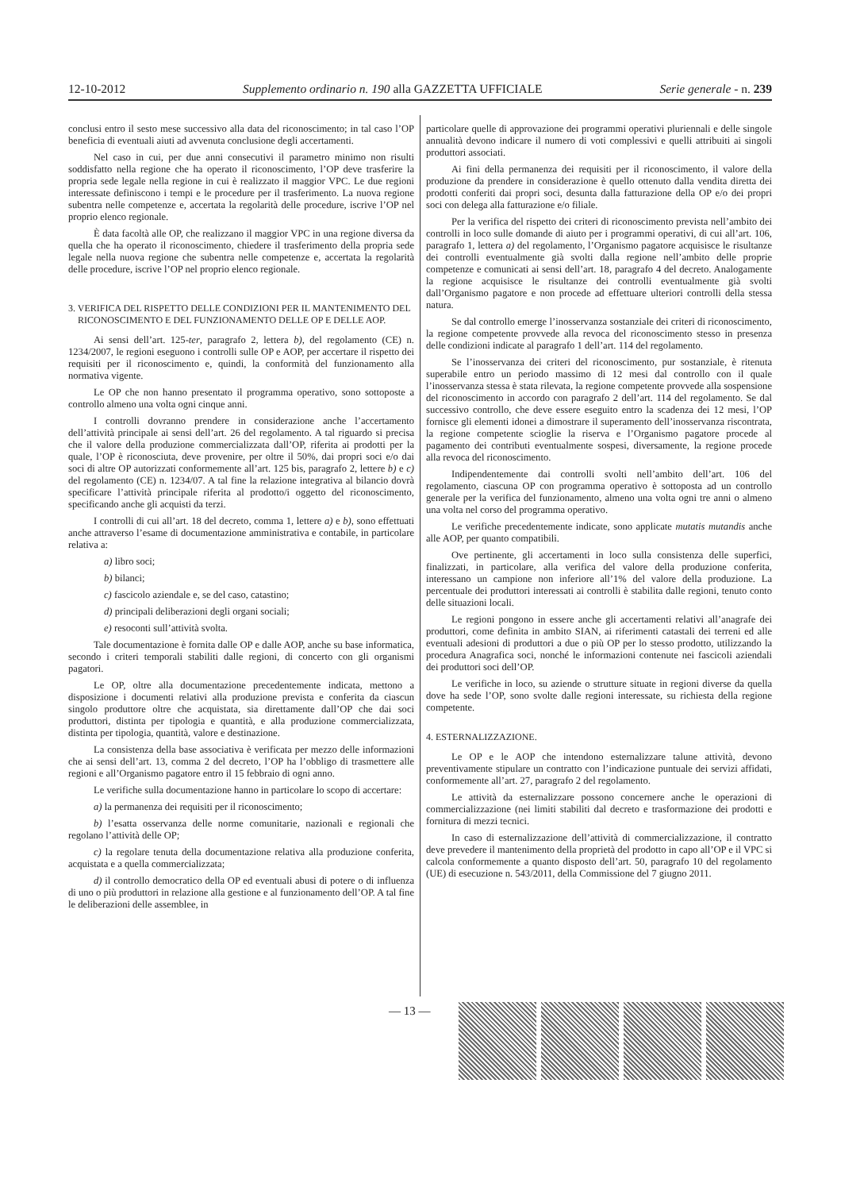12-10-2012 Supplemento ordinario n. 190 alla GAZZETTA UFFICIALE Serie generale - n. 239
conclusi entro il sesto mese successivo alla data del riconoscimento; in tal caso l’OP beneficia di eventuali aiuti ad avvenuta conclusione degli accertamenti.
Nel caso in cui, per due anni consecutivi il parametro minimo non risulti soddisfatto nella regione che ha operato il riconoscimento, l’OP deve trasferire la propria sede legale nella regione in cui è realizzato il maggior VPC. Le due regioni interessate definiscono i tempi e le procedure per il trasferimento. La nuova regione subentra nelle competenze e, accertata la regolarità delle procedure, iscrive l’OP nel proprio elenco regionale.
È data facoltà alle OP, che realizzano il maggior VPC in una regione diversa da quella che ha operato il riconoscimento, chiedere il trasferimento della propria sede legale nella nuova regione che subentra nelle competenze e, accertata la regolarità delle procedure, iscrive l’OP nel proprio elenco regionale.
3. VERIFICA DEL RISPETTO DELLE CONDIZIONI PER IL MANTENIMENTO DEL
RICONOSCIMENTO E DEL FUNZIONAMENTO DELLE OP E DELLE AOP.
Ai sensi dell’art. 125-ter, paragrafo 2, lettera b), del regolamento (CE) n. 1234/2007, le regioni eseguono i controlli sulle OP e AOP, per accertare il rispetto dei requisiti per il riconoscimento e, quindi, la conformità del funzionamento alla normativa vigente.
Le OP che non hanno presentato il programma operativo, sono sottoposte a controllo almeno una volta ogni cinque anni.
I controlli dovranno prendere in considerazione anche l’accertamento dell’attività principale ai sensi dell’art. 26 del regolamento. A tal riguardo si precisa che il valore della produzione commercializzata dall’OP, riferita ai prodotti per la quale, l’OP è riconosciuta, deve provenire, per oltre il 50%, dai propri soci e/o dai soci di altre OP autorizzati conformemente all’art. 125 bis, paragrafo 2, lettere b) e c) del regolamento (CE) n. 1234/07. A tal fine la relazione integrativa al bilancio dovrà specificare l’attività principale riferita al prodotto/i oggetto del riconoscimento, specificando anche gli acquisti da terzi.
I controlli di cui all’art. 18 del decreto, comma 1, lettere a) e b), sono effettuati anche attraverso l’esame di documentazione amministrativa e contabile, in particolare relativa a:
a) libro soci;
b) bilanci;
c) fascicolo aziendale e, se del caso, catastino;
d) principali deliberazioni degli organi sociali;
e) resoconti sull’attività svolta.
Tale documentazione è fornita dalle OP e dalle AOP, anche su base informatica, secondo i criteri temporali stabiliti dalle regioni, di concerto con gli organismi pagatori.
Le OP, oltre alla documentazione precedentemente indicata, mettono a disposizione i documenti relativi alla produzione prevista e conferita da ciascun singolo produttore oltre che acquistata, sia direttamente dall’OP che dai soci produttori, distinta per tipologia e quantità, e alla produzione commercializzata, distinta per tipologia, quantità, valore e destinazione.
La consistenza della base associativa è verificata per mezzo delle informazioni che ai sensi dell’art. 13, comma 2 del decreto, l’OP ha l’obbligo di trasmettere alle regioni e all’Organismo pagatore entro il 15 febbraio di ogni anno.
Le verifiche sulla documentazione hanno in particolare lo scopo di accertare:
a) la permanenza dei requisiti per il riconoscimento;
b) l’esatta osservanza delle norme comunitarie, nazionali e regionali che regolano l’attività delle OP;
c) la regolare tenuta della documentazione relativa alla produzione conferita, acquistata e a quella commercializzata;
d) il controllo democratico della OP ed eventuali abusi di potere o di influenza di uno o più produttori in relazione alla gestione e al funzionamento dell’OP. A tal fine le deliberazioni delle assemblee, in
particolare quelle di approvazione dei programmi operativi pluriennali e delle singole annualità devono indicare il numero di voti complessivi e quelli attribuiti ai singoli produttori associati.
Ai fini della permanenza dei requisiti per il riconoscimento, il valore della produzione da prendere in considerazione è quello ottenuto dalla vendita diretta dei prodotti conferiti dai propri soci, desunta dalla fatturazione della OP e/o dei propri soci con delega alla fatturazione e/o filiale.
Per la verifica del rispetto dei criteri di riconoscimento prevista nell’ambito dei controlli in loco sulle domande di aiuto per i programmi operativi, di cui all’art. 106, paragrafo 1, lettera a) del regolamento, l’Organismo pagatore acquisisce le risultanze dei controlli eventualmente già svolti dalla regione nell’ambito delle proprie competenze e comunicati ai sensi dell’art. 18, paragrafo 4 del decreto. Analogamente la regione acquisisce le risultanze dei controlli eventualmente già svolti dall’Organismo pagatore e non procede ad effettuare ulteriori controlli della stessa natura.
Se dal controllo emerge l’inosservanza sostanziale dei criteri di riconoscimento, la regione competente provvede alla revoca del riconoscimento stesso in presenza delle condizioni indicate al paragrafo 1 dell’art. 114 del regolamento.
Se l’inosservanza dei criteri del riconoscimento, pur sostanziale, è ritenuta superabile entro un periodo massimo di 12 mesi dal controllo con il quale l’inosservanza stessa è stata rilevata, la regione competente provvede alla sospensione del riconoscimento in accordo con paragrafo 2 dell’art. 114 del regolamento. Se dal successivo controllo, che deve essere eseguito entro la scadenza dei 12 mesi, l’OP fornisce gli elementi idonei a dimostrare il superamento dell’inosservanza riscontrata, la regione competente scioglie la riserva e l’Organismo pagatore procede al pagamento dei contributi eventualmente sospesi, diversamente, la regione procede alla revoca del riconoscimento.
Indipendentemente dai controlli svolti nell’ambito dell’art. 106 del regolamento, ciascuna OP con programma operativo è sottoposta ad un controllo generale per la verifica del funzionamento, almeno una volta ogni tre anni o almeno una volta nel corso del programma operativo.
Le verifiche precedentemente indicate, sono applicate mutatis mutandis anche alle AOP, per quanto compatibili.
Ove pertinente, gli accertamenti in loco sulla consistenza delle superfici, finalizzati, in particolare, alla verifica del valore della produzione conferita, interessano un campione non inferiore all’1% del valore della produzione. La percentuale dei produttori interessati ai controlli è stabilita dalle regioni, tenuto conto delle situazioni locali.
Le regioni pongono in essere anche gli accertamenti relativi all’anagrafe dei produttori, come definita in ambito SIAN, ai riferimenti catastali dei terreni ed alle eventuali adesioni di produttori a due o più OP per lo stesso prodotto, utilizzando la procedura Anagrafica soci, nonché le informazioni contenute nei fascicoli aziendali dei produttori soci dell’OP.
Le verifiche in loco, su aziende o strutture situate in regioni diverse da quella dove ha sede l’OP, sono svolte dalle regioni interessate, su richiesta della regione competente.
4. ESTERNALIZZAZIONE.
Le OP e le AOP che intendono esternalizzare talune attività, devono preventivamente stipulare un contratto con l’indicazione puntuale dei servizi affidati, conformemente all’art. 27, paragrafo 2 del regolamento.
Le attività da esternalizzare possono concernere anche le operazioni di commercializzazione (nei limiti stabiliti dal decreto e trasformazione dei prodotti e fornitura di mezzi tecnici.
In caso di esternalizzazione dell’attività di commercializzazione, il contratto deve prevedere il mantenimento della proprietà del prodotto in capo all’OP e il VPC si calcola conformemente a quanto disposto dell’art. 50, paragrafo 10 del regolamento (UE) di esecuzione n. 543/2011, della Commissione del 7 giugno 2011.
— 13 —